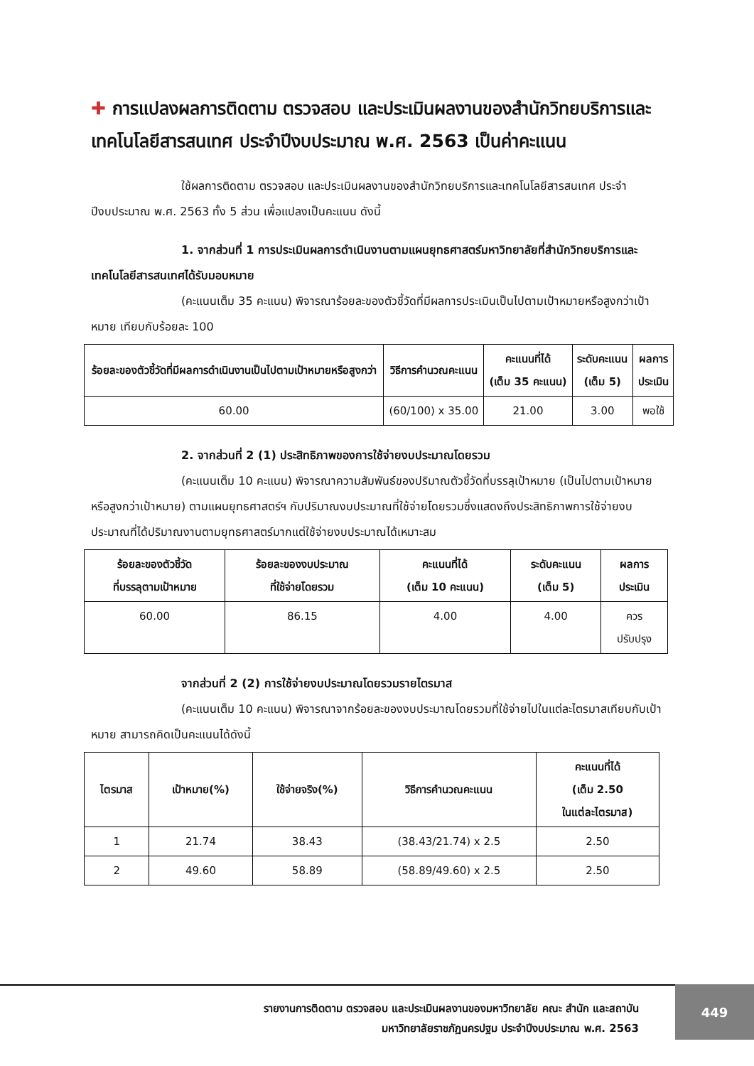✚ การแปลงผลการติดตาม ตรวจสอบ และประเมินผลงานของสำนักวิทยบริการและเทคโนโลยีสารสนเทศ ประจำปีงบประมาณ พ.ศ. 2563 เป็นค่าคะแนน
ใช้ผลการติดตาม ตรวจสอบ และประเมินผลงานของสำนักวิทยบริการและเทคโนโลยีสารสนเทศ ประจำปีงบประมาณ พ.ศ. 2563 ทั้ง 5 ส่วน เพื่อแปลงเป็นคะแนน ดังนี้
1. จากส่วนที่ 1 การประเมินผลการดำเนินงานตามแผนยุทธศาสตร์มหาวิทยาลัยที่สำนักวิทยบริการและเทคโนโลยีสารสนเทศได้รับมอบหมาย
(คะแนนเต็ม 35 คะแนน) พิจารณาร้อยละของตัวชี้วัดที่มีผลการประเมินเป็นไปตามเป้าหมายหรือสูงกว่าเป้าหมาย เทียบกับร้อยละ 100
| ร้อยละของตัวชี้วัดที่มีผลการดำเนินงานเป็นไปตามเป้าหมายหรือสูงกว่า | วิธีการคำนวณคะแนน | คะแนนที่ได้ (เต็ม 35 คะแนน) | ระดับคะแนน (เต็ม 5) | ผลการ ประเมิน |
| --- | --- | --- | --- | --- |
| 60.00 | (60/100) x 35.00 | 21.00 | 3.00 | พอใช้ |
2. จากส่วนที่ 2 (1) ประสิทธิภาพของการใช้จ่ายงบประมาณโดยรวม
(คะแนนเต็ม 10 คะแนน) พิจารณาความสัมพันธ์ของปริมาณตัวชี้วัดที่บรรลุเป้าหมาย (เป็นไปตามเป้าหมายหรือสูงกว่าเป้าหมาย) ตามแผนยุทธศาสตร์ฯ กับปริมาณงบประมาณที่ใช้จ่ายโดยรวมซึ่งแสดงถึงประสิทธิภาพการใช้จ่ายงบประมาณที่ได้ปริมาณงานตามยุทธศาสตร์มากแต่ใช้จ่ายงบประมาณได้เหมาะสม
| ร้อยละของตัวชี้วัด ที่บรรลุตามเป้าหมาย | ร้อยละของงบประมาณ ที่ใช้จ่ายโดยรวม | คะแนนที่ได้ (เต็ม 10 คะแนน) | ระดับคะแนน (เต็ม 5) | ผลการ ประเมิน |
| --- | --- | --- | --- | --- |
| 60.00 | 86.15 | 4.00 | 4.00 | ควร ปรับปรุง |
จากส่วนที่ 2 (2) การใช้จ่ายงบประมาณโดยรวมรายไตรมาส
(คะแนนเต็ม 10 คะแนน) พิจารณาจากร้อยละของงบประมาณโดยรวมที่ใช้จ่ายไปในแต่ละไตรมาสเทียบกับเป้าหมาย สามารถคิดเป็นคะแนนได้ดังนี้
| ไตรมาส | เป้าหมาย(%) | ใช้จ่ายจริง(%) | วิธีการคำนวณคะแนน | คะแนนที่ได้ (เต็ม 2.50 ในแต่ละไตรมาส) |
| --- | --- | --- | --- | --- |
| 1 | 21.74 | 38.43 | (38.43/21.74) x 2.5 | 2.50 |
| 2 | 49.60 | 58.89 | (58.89/49.60) x 2.5 | 2.50 |
รายงานการติดตาม ตรวจสอบ และประเมินผลงานของมหาวิทยาลัย คณะ สำนัก และสถาบัน
มหาวิทยาลัยราชภัฏนครปฐม ประจำปีงบประมาณ พ.ศ. 2563
449